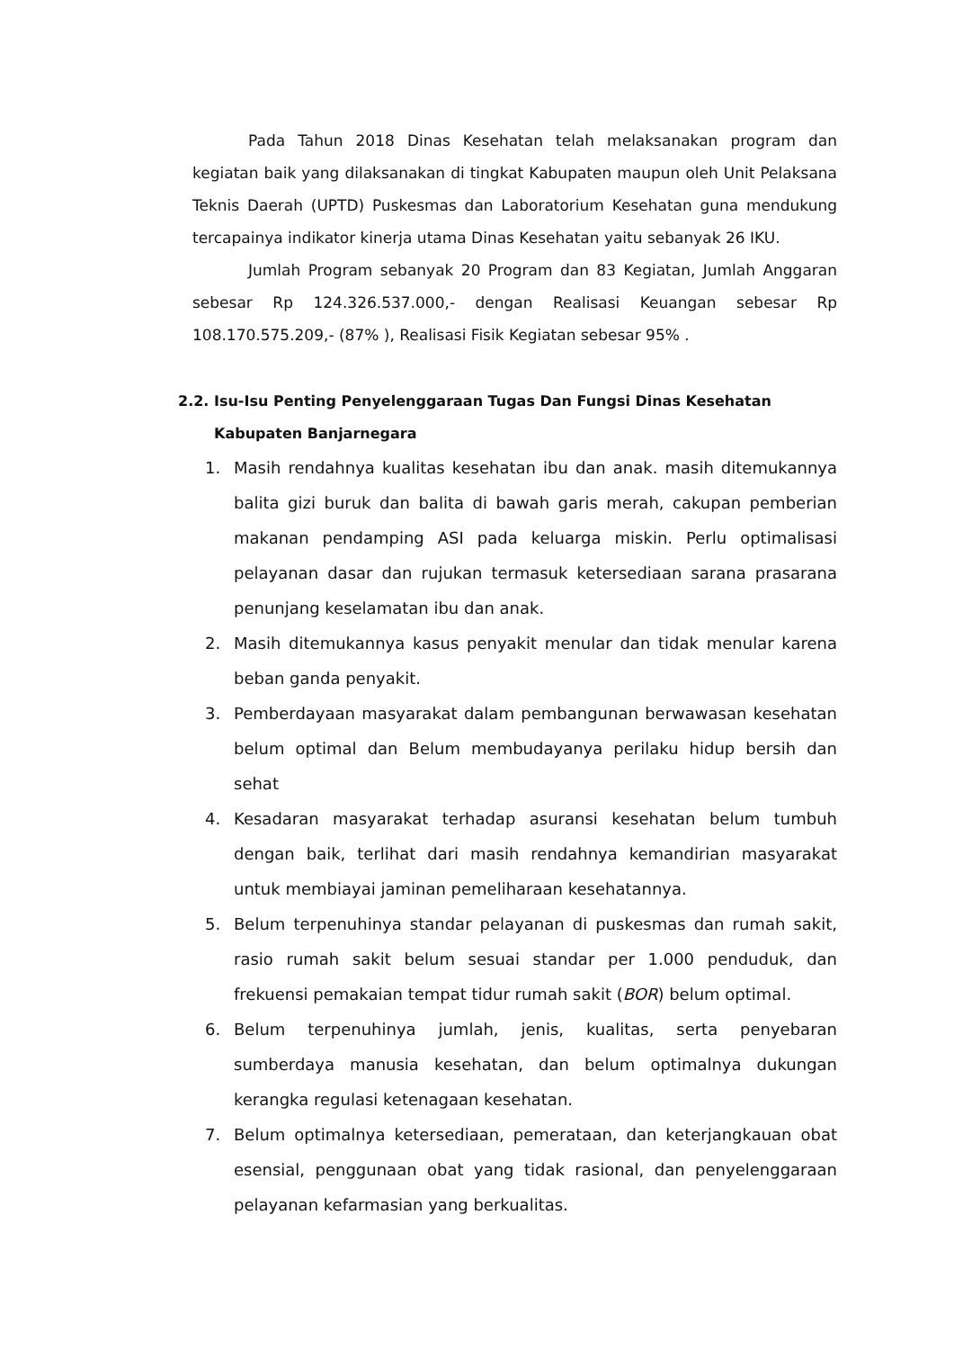Pada Tahun 2018 Dinas Kesehatan telah melaksanakan program dan kegiatan baik yang dilaksanakan di tingkat Kabupaten maupun oleh Unit Pelaksana Teknis Daerah (UPTD) Puskesmas dan Laboratorium Kesehatan guna mendukung tercapainya indikator kinerja utama Dinas Kesehatan yaitu sebanyak 26 IKU.
Jumlah Program sebanyak 20 Program dan 83 Kegiatan, Jumlah Anggaran sebesar Rp 124.326.537.000,- dengan Realisasi Keuangan sebesar Rp 108.170.575.209,- (87% ), Realisasi Fisik Kegiatan sebesar 95% .
2.2. Isu-Isu Penting Penyelenggaraan Tugas Dan Fungsi Dinas Kesehatan Kabupaten Banjarnegara
1. Masih rendahnya kualitas kesehatan ibu dan anak. masih ditemukannya balita gizi buruk dan balita di bawah garis merah, cakupan pemberian makanan pendamping ASI pada keluarga miskin. Perlu optimalisasi pelayanan dasar dan rujukan termasuk ketersediaan sarana prasarana penunjang keselamatan ibu dan anak.
2. Masih ditemukannya kasus penyakit menular dan tidak menular karena beban ganda penyakit.
3. Pemberdayaan masyarakat dalam pembangunan berwawasan kesehatan belum optimal dan Belum membudayanya perilaku hidup bersih dan sehat
4. Kesadaran masyarakat terhadap asuransi kesehatan belum tumbuh dengan baik, terlihat dari masih rendahnya kemandirian masyarakat untuk membiayai jaminan pemeliharaan kesehatannya.
5. Belum terpenuhinya standar pelayanan di puskesmas dan rumah sakit, rasio rumah sakit belum sesuai standar per 1.000 penduduk, dan frekuensi pemakaian tempat tidur rumah sakit (BOR) belum optimal.
6. Belum terpenuhinya jumlah, jenis, kualitas, serta penyebaran sumberdaya manusia kesehatan, dan belum optimalnya dukungan kerangka regulasi ketenagaan kesehatan.
7. Belum optimalnya ketersediaan, pemerataan, dan keterjangkauan obat esensial, penggunaan obat yang tidak rasional, dan penyelenggaraan pelayanan kefarmasian yang berkualitas.